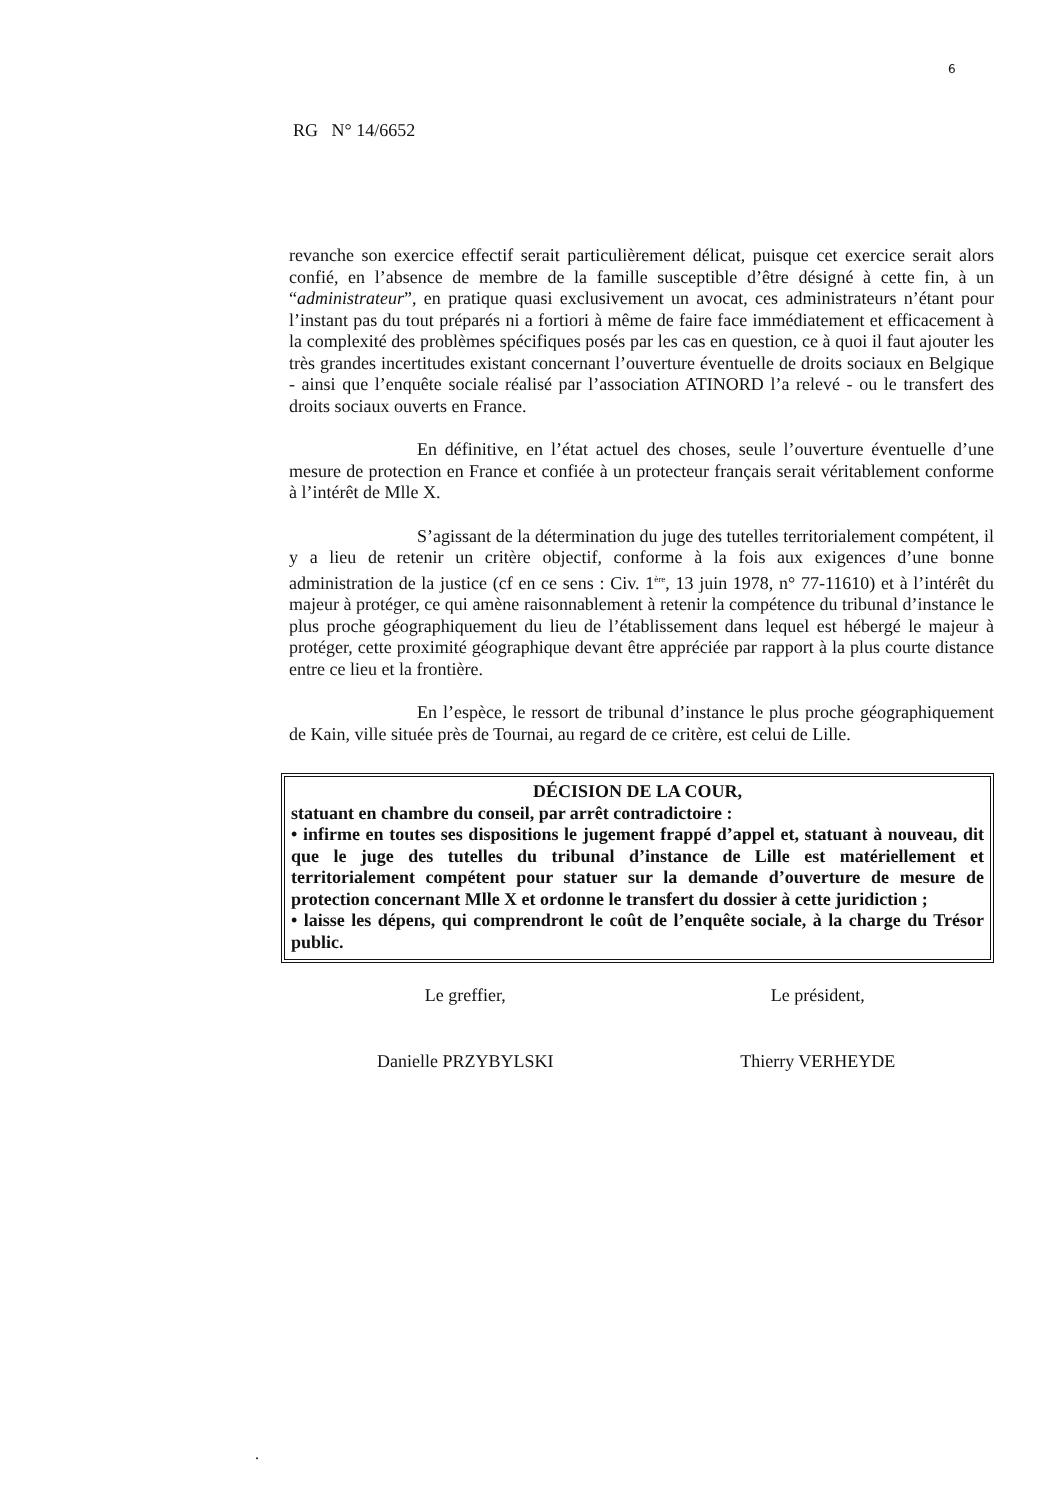6
RG N° 14/6652
revanche son exercice effectif serait particulièrement délicat, puisque cet exercice serait alors confié, en l’absence de membre de la famille susceptible d’être désigné à cette fin, à un “administrateur”, en pratique quasi exclusivement un avocat, ces administrateurs n’étant pour l’instant pas du tout préparés ni a fortiori à même de faire face immédiatement et efficacement à la complexité des problèmes spécifiques posés par les cas en question, ce à quoi il faut ajouter les très grandes incertitudes existant concernant l’ouverture éventuelle de droits sociaux en Belgique - ainsi que l’enquête sociale réalisé par l’association ATINORD l’a relevé - ou le transfert des droits sociaux ouverts en France.
En définitive, en l’état actuel des choses, seule l’ouverture éventuelle d’une mesure de protection en France et confiée à un protecteur français serait véritablement conforme à l’intérêt de Mlle X.
S’agissant de la détermination du juge des tutelles territorialement compétent, il y a lieu de retenir un critère objectif, conforme à la fois aux exigences d’une bonne administration de la justice (cf en ce sens : Civ. 1<sup>ère</sup>, 13 juin 1978, n° 77-11610) et à l’intérêt du majeur à protéger, ce qui amène raisonnablement à retenir la compétence du tribunal d’instance le plus proche géographiquement du lieu de l’établissement dans lequel est hébergé le majeur à protéger, cette proximité géographique devant être appréciée par rapport à la plus courte distance entre ce lieu et la frontière.
En l’espèce, le ressort de tribunal d’instance le plus proche géographiquement de Kain, ville située près de Tournai, au regard de ce critère, est celui de Lille.
DÉCISION DE LA COUR,
statuant en chambre du conseil, par arrêt contradictoire :
• infirme en toutes ses dispositions le jugement frappé d’appel et, statuant à nouveau, dit que le juge des tutelles du tribunal d’instance de Lille est matériellement et territorialement compétent pour statuer sur la demande d’ouverture de mesure de protection concernant Mlle X et ordonne le transfert du dossier à cette juridiction ;
• laisse les dépens, qui comprendront le coût de l’enquête sociale, à la charge du Trésor public.
Le greffier, Le président,
Danielle PRZYBYLSKI Thierry VERHEYDE
.